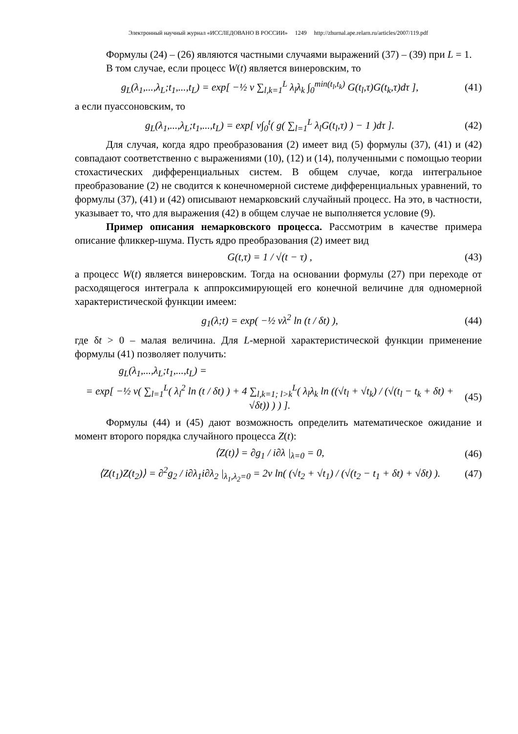Электронный научный журнал «ИССЛЕДОВАНО В РОССИИ» 1249 http://zhurnal.ape.relarn.ru/articles/2007/119.pdf
Формулы (24) – (26) являются частными случаями выражений (37) – (39) при L = 1.
В том случае, если процесс W(t) является винеровским, то
g<sub>L</sub>(λ<sub>1</sub>,...,λ<sub>L</sub>;t<sub>1</sub>,...,t<sub>L</sub>) = exp[ −½ ν ∑<sub>l,k=1</sub><sup>L</sup> λ<sub>l</sub>λ<sub>k</sub> ∫<sub>0</sub><sup>min(t<sub>l</sub>,t<sub>k</sub>)</sup> G(t<sub>l</sub>,τ)G(t<sub>k</sub>,τ)dτ ], (41)
а если пуассоновским, то
g<sub>L</sub>(λ<sub>1</sub>,...,λ<sub>L</sub>;t<sub>1</sub>,...,t<sub>L</sub>) = exp[ ν∫<sub>0</sub><sup>t</sup>( g( ∑<sub>l=1</sub><sup>L</sup> λ<sub>l</sub>G(t<sub>l</sub>,τ) ) − 1 )dτ ]. (42)
Для случая, когда ядро преобразования (2) имеет вид (5) формулы (37), (41) и (42) совпадают соответственно с выражениями (10), (12) и (14), полученными с помощью теории стохастических дифференциальных систем. В общем случае, когда интегральное преобразование (2) не сводится к конечномерной системе дифференциальных уравнений, то формулы (37), (41) и (42) описывают немарковский случайный процесс. На это, в частности, указывает то, что для выражения (42) в общем случае не выполняется условие (9).
Пример описания немарковского процесса. Рассмотрим в качестве примера описание фликкер-шума. Пусть ядро преобразования (2) имеет вид
G(t,τ) = 1 / √(t − τ) , (43)
а процесс W(t) является винеровским. Тогда на основании формулы (27) при переходе от расходящегося интеграла к аппроксимирующей его конечной величине для одномерной характеристической функции имеем:
g<sub>1</sub>(λ;t) = exp( −½ νλ<sup>2</sup> ln (t / δt) ), (44)
где δt > 0 – малая величина. Для L-мерной характеристической функции применение формулы (41) позволяет получить:
g<sub>L</sub>(λ<sub>1</sub>,...,λ<sub>L</sub>;t<sub>1</sub>,...,t<sub>L</sub>) =
= exp[ −½ ν( ∑<sub>l=1</sub><sup>L</sup>( λ<sub>l</sub><sup>2</sup> ln (t / δt) ) + 4 ∑<sub>l,k=1; l>k</sub><sup>L</sup>( λ<sub>l</sub>λ<sub>k</sub> ln ((√t<sub>l</sub> + √t<sub>k</sub>) / (√(t<sub>l</sub> − t<sub>k</sub> + δt) + √δt)) ) ) ]. (45)
Формулы (44) и (45) дают возможность определить математическое ожидание и момент второго порядка случайного процесса Z(t):
⟨Z(t)⟩ = ∂g<sub>1</sub> / i∂λ |<sub>λ=0</sub> = 0, (46)
⟨Z(t<sub>1</sub>)Z(t<sub>2</sub>)⟩ = ∂<sup>2</sup>g<sub>2</sub> / i∂λ<sub>1</sub>i∂λ<sub>2</sub> |<sub>λ<sub>1</sub>,λ<sub>2</sub>=0</sub> = 2ν ln( (√t<sub>2</sub> + √t<sub>1</sub>) / (√(t<sub>2</sub> − t<sub>1</sub> + δt) + √δt) ). (47)